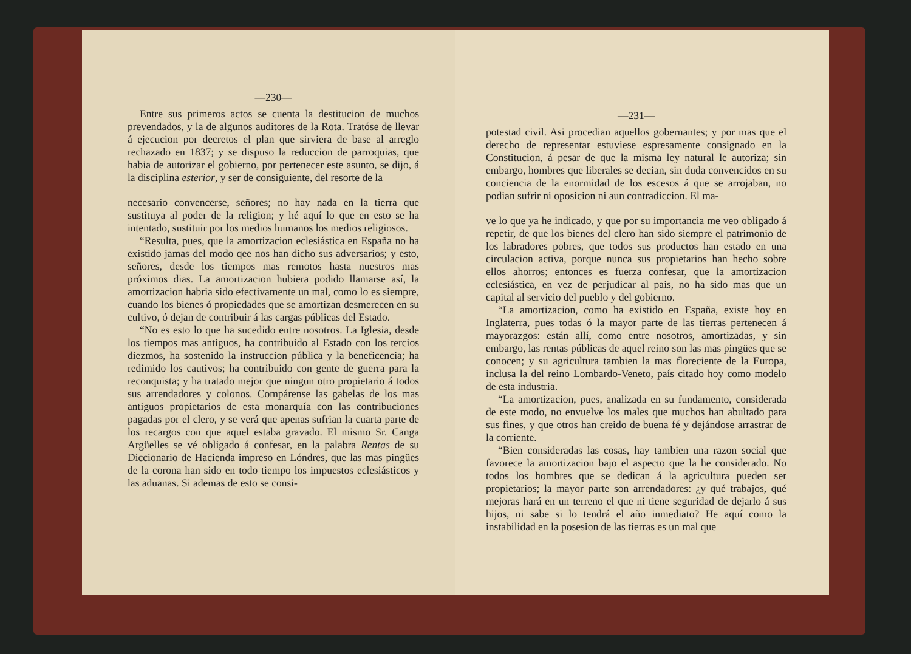—230—
Entre sus primeros actos se cuenta la destitucion de muchos prevendados, y la de algunos auditores de la Rota. Tratóse de llevar á ejecucion por decretos el plan que sirviera de base al arreglo rechazado en 1837; y se dispuso la reduccion de parroquias, que habia de autorizar el gobierno, por pertenecer este asunto, se dijo, á la disciplina esterior, y ser de consiguiente, del resorte de la
necesario convencerse, señores; no hay nada en la tierra que sustituya al poder de la religion; y hé aquí lo que en esto se ha intentado, sustituir por los medios humanos los medios religiosos.
“Resulta, pues, que la amortizacion eclesiástica en España no ha existido jamas del modo qee nos han dicho sus adversarios; y esto, señores, desde los tiempos mas remotos hasta nuestros mas próximos dias. La amortizacion hubiera podido llamarse así, la amortizacion habria sido efectivamente un mal, como lo es siempre, cuando los bienes ó propiedades que se amortizan desmerecen en su cultivo, ó dejan de contribuir á las cargas públicas del Estado.
“No es esto lo que ha sucedido entre nosotros. La Iglesia, desde los tiempos mas antiguos, ha contribuido al Estado con los tercios diezmos, ha sostenido la instruccion pública y la beneficencia; ha redimido los cautivos; ha contribuido con gente de guerra para la reconquista; y ha tratado mejor que ningun otro propietario á todos sus arrendadores y colonos. Compárense las gabelas de los mas antiguos propietarios de esta monarquía con las contribuciones pagadas por el clero, y se verá que apenas sufrian la cuarta parte de los recargos con que aquel estaba gravado. El mismo Sr. Canga Argüelles se vé obligado á confesar, en la palabra Rentas de su Diccionario de Hacienda impreso en Lóndres, que las mas pingües de la corona han sido en todo tiempo los impuestos eclesiásticos y las aduanas. Si ademas de esto se consi-
—231—
potestad civil. Asi procedian aquellos gobernantes; y por mas que el derecho de representar estuviese espresamente consignado en la Constitucion, á pesar de que la misma ley natural le autoriza; sin embargo, hombres que liberales se decian, sin duda convencidos en su conciencia de la enormidad de los escesos á que se arrojaban, no podian sufrir ni oposicion ni aun contradiccion. El ma-
ve lo que ya he indicado, y que por su importancia me veo obligado á repetir, de que los bienes del clero han sido siempre el patrimonio de los labradores pobres, que todos sus productos han estado en una circulacion activa, porque nunca sus propietarios han hecho sobre ellos ahorros; entonces es fuerza confesar, que la amortizacion eclesiástica, en vez de perjudicar al pais, no ha sido mas que un capital al servicio del pueblo y del gobierno.
“La amortizacion, como ha existido en España, existe hoy en Inglaterra, pues todas ó la mayor parte de las tierras pertenecen á mayorazgos: están allí, como entre nosotros, amortizadas, y sin embargo, las rentas públicas de aquel reino son las mas pingües que se conocen; y su agricultura tambien la mas floreciente de la Europa, inclusa la del reino Lombardo-Veneto, país citado hoy como modelo de esta industria.
“La amortizacion, pues, analizada en su fundamento, considerada de este modo, no envuelve los males que muchos han abultado para sus fines, y que otros han creido de buena fé y dejándose arrastrar de la corriente.
“Bien consideradas las cosas, hay tambien una razon social que favorece la amortizacion bajo el aspecto que la he considerado. No todos los hombres que se dedican á la agricultura pueden ser propietarios; la mayor parte son arrendadores: ¿y qué trabajos, qué mejoras hará en un terreno el que ni tiene seguridad de dejarlo á sus hijos, ni sabe si lo tendrá el año inmediato? He aquí como la instabilidad en la posesion de las tierras es un mal que